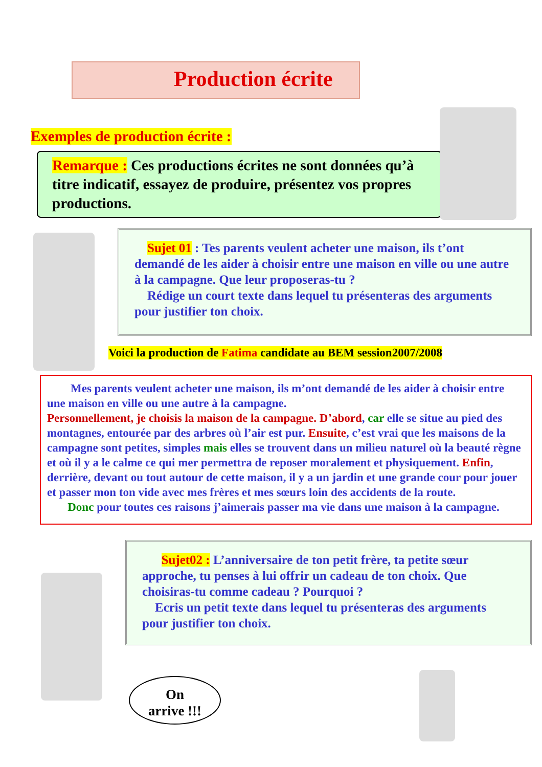Production écrite
Exemples de production écrite :
Remarque : Ces productions écrites ne sont données qu’à titre indicatif, essayez de produire, présentez vos propres productions.
Sujet 01 : Tes parents veulent acheter une maison, ils t’ont demandé de les aider à choisir entre une maison en ville ou une autre à la campagne. Que leur proposeras-tu ?
Rédige un court texte dans lequel tu présenteras des arguments pour justifier ton choix.
Voici la production de Fatima candidate au BEM session2007/2008
Mes parents veulent acheter une maison, ils m’ont demandé de les aider à choisir entre une maison en ville ou une autre à la campagne.
Personnellement, je choisis la maison de la campagne. D’abord, car elle se situe au pied des montagnes, entourée par des arbres où l’air est pur. Ensuite, c’est vrai que les maisons de la campagne sont petites, simples mais elles se trouvent dans un milieu naturel où la beauté règne et où il y a le calme ce qui mer permettra de reposer moralement et physiquement. Enfin, derrière, devant ou tout autour de cette maison, il y a un jardin et une grande cour pour jouer et passer mon ton vide avec mes frères et mes sœurs loin des accidents de la route.
Donc pour toutes ces raisons j’aimerais passer ma vie dans une maison à la campagne.
Sujet02 : L’anniversaire de ton petit frère, ta petite sœur approche, tu penses à lui offrir un cadeau de ton choix. Que choisiras-tu comme cadeau ? Pourquoi ?
Ecris un petit texte dans lequel tu présenteras des arguments pour justifier ton choix.
On
arrive !!!